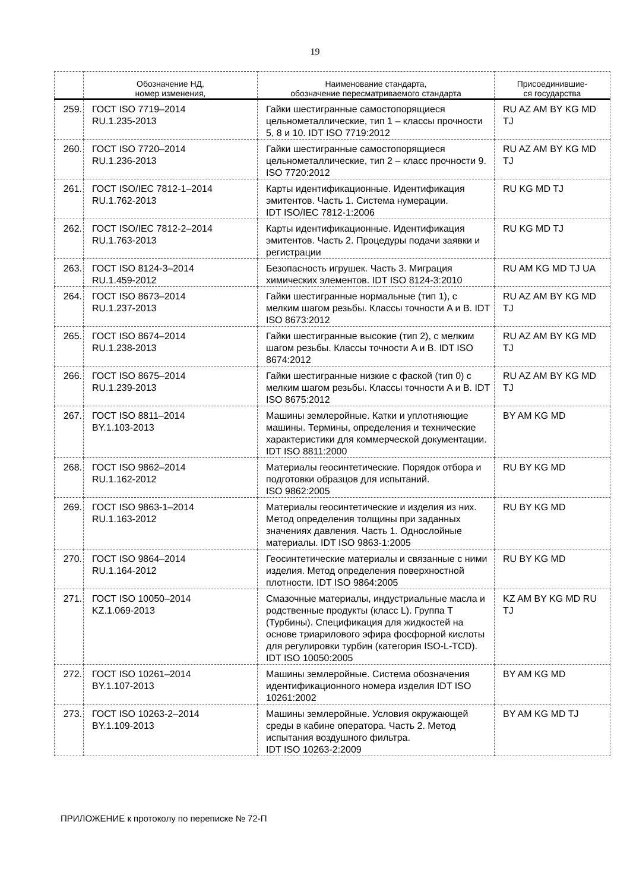19
| | Обозначение НД, номер изменения, | Наименование стандарта, обозначение пересматриваемого стандарта | Присоединившие- ся государства |
| --- | --- | --- | --- |
| 259. | ГОСТ ISO 7719–2014 RU.1.235-2013 | Гайки шестигранные самостопорящиеся цельнометаллические, тип 1 – классы прочности 5, 8 и 10. IDT ISO 7719:2012 | RU AZ AM BY KG MD TJ |
| 260. | ГОСТ ISO 7720–2014 RU.1.236-2013 | Гайки шестигранные самостопорящиеся цельнометаллические, тип 2 – класс прочности 9. ISO 7720:2012 | RU AZ AM BY KG MD TJ |
| 261. | ГОСТ ISO/IEC 7812-1–2014 RU.1.762-2013 | Карты идентификационные. Идентификация эмитентов. Часть 1. Система нумерации. IDT ISO/IEC 7812-1:2006 | RU KG MD TJ |
| 262. | ГОСТ ISO/IEC 7812-2–2014 RU.1.763-2013 | Карты идентификационные. Идентификация эмитентов. Часть 2. Процедуры подачи заявки и регистрации | RU KG MD TJ |
| 263. | ГОСТ ISO 8124-3–2014 RU.1.459-2012 | Безопасность игрушек. Часть 3. Миграция химических элементов. IDT ISO 8124-3:2010 | RU AM KG MD TJ UA |
| 264. | ГОСТ ISO 8673–2014 RU.1.237-2013 | Гайки шестигранные нормальные (тип 1), с мелким шагом резьбы. Классы точности A и B. IDT ISO 8673:2012 | RU AZ AM BY KG MD TJ |
| 265. | ГОСТ ISO 8674–2014 RU.1.238-2013 | Гайки шестигранные высокие (тип 2), с мелким шагом резьбы. Классы точности A и B. IDT ISO 8674:2012 | RU AZ AM BY KG MD TJ |
| 266. | ГОСТ ISO 8675–2014 RU.1.239-2013 | Гайки шестигранные низкие с фаской (тип 0) с мелким шагом резьбы. Классы точности A и B. IDT ISO 8675:2012 | RU AZ AM BY KG MD TJ |
| 267. | ГОСТ ISO 8811–2014 BY.1.103-2013 | Машины землеройные. Катки и уплотняющие машины. Термины, определения и технические характеристики для коммерческой документации. IDT ISO 8811:2000 | BY AM KG MD |
| 268. | ГОСТ ISO 9862–2014 RU.1.162-2012 | Материалы геосинтетические. Порядок отбора и подготовки образцов для испытаний. ISO 9862:2005 | RU BY KG MD |
| 269. | ГОСТ ISO 9863-1–2014 RU.1.163-2012 | Материалы геосинтетические и изделия из них. Метод определения толщины при заданных значениях давления. Часть 1. Однослойные материалы. IDT ISO 9863-1:2005 | RU BY KG MD |
| 270. | ГОСТ ISO 9864–2014 RU.1.164-2012 | Геосинтетические материалы и связанные с ними изделия. Метод определения поверхностной плотности. IDT ISO 9864:2005 | RU BY KG MD |
| 271. | ГОСТ ISO 10050–2014 KZ.1.069-2013 | Смазочные материалы, индустриальные масла и родственные продукты (класс L). Группа T (Турбины). Спецификация для жидкостей на основе триарилового эфира фосфорной кислоты для регулировки турбин (категория ISO-L-TCD). IDT ISO 10050:2005 | KZ AM BY KG MD RU TJ |
| 272. | ГОСТ ISO 10261–2014 BY.1.107-2013 | Машины землеройные. Система обозначения идентификационного номера изделия IDT ISO 10261:2002 | BY AM KG MD |
| 273. | ГОСТ ISO 10263-2–2014 BY.1.109-2013 | Машины землеройные. Условия окружающей среды в кабине оператора. Часть 2. Метод испытания воздушного фильтра. IDT ISO 10263-2:2009 | BY AM KG MD TJ |
ПРИЛОЖЕНИЕ к протоколу по переписке № 72-П